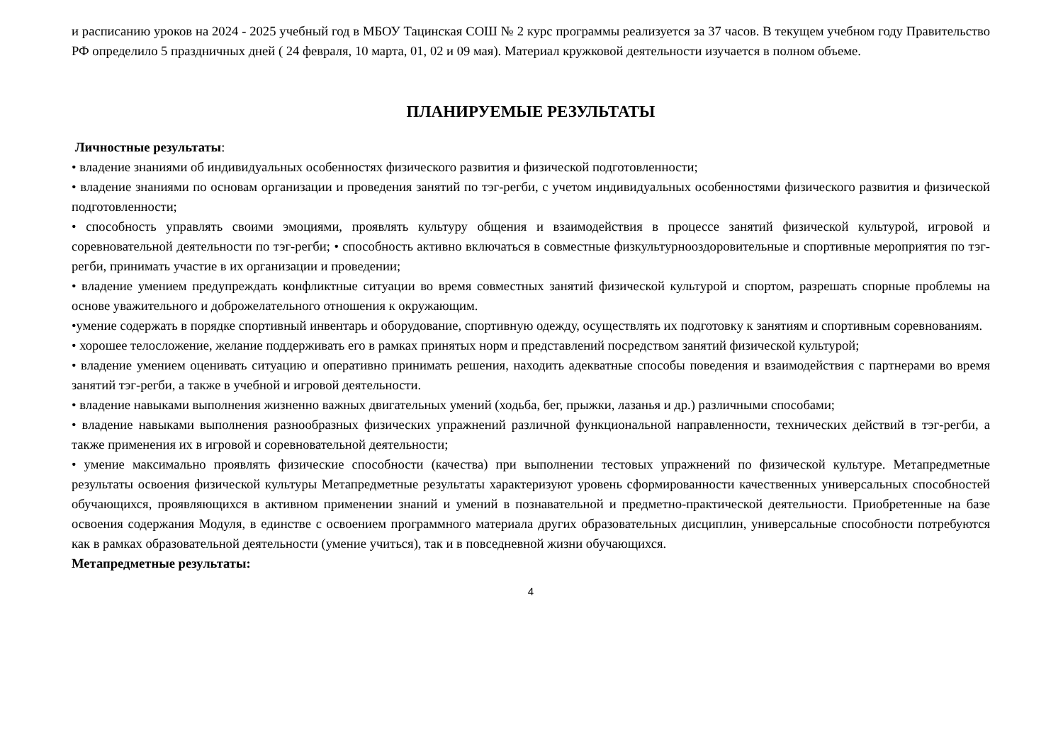и расписанию уроков на 2024 - 2025 учебный год в МБОУ Тацинская СОШ № 2 курс программы реализуется за 37 часов. В текущем учебном году Правительство РФ определило 5 праздничных дней ( 24 февраля, 10 марта, 01, 02 и 09 мая). Материал кружковой деятельности изучается в полном объеме.
ПЛАНИРУЕМЫЕ РЕЗУЛЬТАТЫ
Личностные результаты:
• владение знаниями об индивидуальных особенностях физического развития и физической подготовленности;
• владение знаниями по основам организации и проведения занятий по тэг-регби, с учетом индивидуальных особенностями физического развития и физической подготовленности;
• способность управлять своими эмоциями, проявлять культуру общения и взаимодействия в процессе занятий физической культурой, игровой и соревновательной деятельности по тэг-регби; • способность активно включаться в совместные физкультурнооздоровительные и спортивные мероприятия по тэг-регби, принимать участие в их организации и проведении;
• владение умением предупреждать конфликтные ситуации во время совместных занятий физической культурой и спортом, разрешать спорные проблемы на основе уважительного и доброжелательного отношения к окружающим.
•умение содержать в порядке спортивный инвентарь и оборудование, спортивную одежду, осуществлять их подготовку к занятиям и спортивным соревнованиям.
• хорошее телосложение, желание поддерживать его в рамках принятых норм и представлений посредством занятий физической культурой;
• владение умением оценивать ситуацию и оперативно принимать решения, находить адекватные способы поведения и взаимодействия с партнерами во время занятий тэг-регби, а также в учебной и игровой деятельности.
• владение навыками выполнения жизненно важных двигательных умений (ходьба, бег, прыжки, лазанья и др.) различными способами;
• владение навыками выполнения разнообразных физических упражнений различной функциональной направленности, технических действий в тэг-регби, а также применения их в игровой и соревновательной деятельности;
• умение максимально проявлять физические способности (качества) при выполнении тестовых упражнений по физической культуре. Метапредметные результаты освоения физической культуры Метапредметные результаты характеризуют уровень сформированности качественных универсальных способностей обучающихся, проявляющихся в активном применении знаний и умений в познавательной и предметно-практической деятельности. Приобретенные на базе освоения содержания Модуля, в единстве с освоением программного материала других образовательных дисциплин, универсальные способности потребуются как в рамках образовательной деятельности (умение учиться), так и в повседневной жизни обучающихся.
Метапредметные результаты:
4